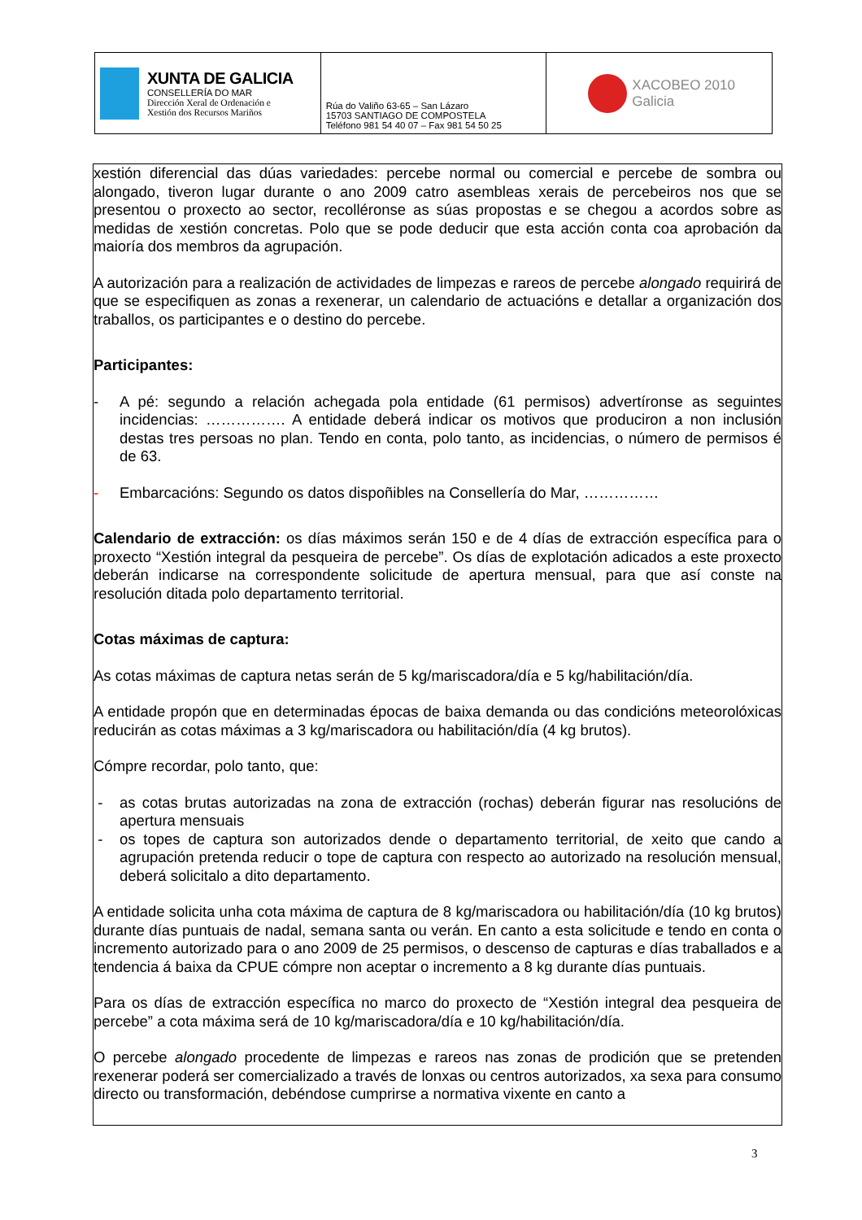| XUNTA DE GALICIA CONSELLERÍA DO MAR Dirección Xeral de Ordenación e Xestión dos Recursos Mariños | Rúa do Valiño 63-65 – San Lázaro 15703 SANTIAGO DE COMPOSTELA Teléfono 981 54 40 07 – Fax 981 54 50 25 | XACOBEO 2010 Galicia |
xestión diferencial das dúas variedades: percebe normal ou comercial e percebe de sombra ou alongado, tiveron lugar durante o ano 2009 catro asembleas xerais de percebeiros nos que se presentou o proxecto ao sector, recolléronse as súas propostas e se chegou a acordos sobre as medidas de xestión concretas. Polo que se pode deducir que esta acción conta coa aprobación da maioría dos membros da agrupación.
A autorización para a realización de actividades de limpezas e rareos de percebe alongado requirirá de que se especifiquen as zonas a rexenerar, un calendario de actuacións e detallar a organización dos traballos, os participantes e o destino do percebe.
Participantes:
- A pé: segundo a relación achegada pola entidade (61 permisos) advertíronse as seguintes incidencias: ……………. A entidade deberá indicar os motivos que produciron a non inclusión destas tres persoas no plan. Tendo en conta, polo tanto, as incidencias, o número de permisos é de 63.
- Embarcacións: Segundo os datos dispoñibles na Consellería do Mar, ……………
Calendario de extracción: os días máximos serán 150 e de 4 días de extracción específica para o proxecto “Xestión integral da pesqueira de percebe”. Os días de explotación adicados a este proxecto deberán indicarse na correspondente solicitude de apertura mensual, para que así conste na resolución ditada polo departamento territorial.
Cotas máximas de captura:
As cotas máximas de captura netas serán de 5 kg/mariscadora/día e 5 kg/habilitación/día.
A entidade propón que en determinadas épocas de baixa demanda ou das condicións meteorolóxicas reducirán as cotas máximas a 3 kg/mariscadora ou habilitación/día (4 kg brutos).
Cómpre recordar, polo tanto, que:
- as cotas brutas autorizadas na zona de extracción (rochas) deberán figurar nas resolucións de apertura mensuais
- os topes de captura son autorizados dende o departamento territorial, de xeito que cando a agrupación pretenda reducir o tope de captura con respecto ao autorizado na resolución mensual, deberá solicitalo a dito departamento.
A entidade solicita unha cota máxima de captura de 8 kg/mariscadora ou habilitación/día (10 kg brutos) durante días puntuais de nadal, semana santa ou verán. En canto a esta solicitude e tendo en conta o incremento autorizado para o ano 2009 de 25 permisos, o descenso de capturas e días traballados e a tendencia á baixa da CPUE cómpre non aceptar o incremento a 8 kg durante días puntuais.
Para os días de extracción específica no marco do proxecto de “Xestión integral dea pesqueira de percebe” a cota máxima será de 10 kg/mariscadora/día e 10 kg/habilitación/día.
O percebe alongado procedente de limpezas e rareos nas zonas de prodición que se pretenden rexenerar poderá ser comercializado a través de lonxas ou centros autorizados, xa sexa para consumo directo ou transformación, debéndose cumprirse a normativa vixente en canto a
3